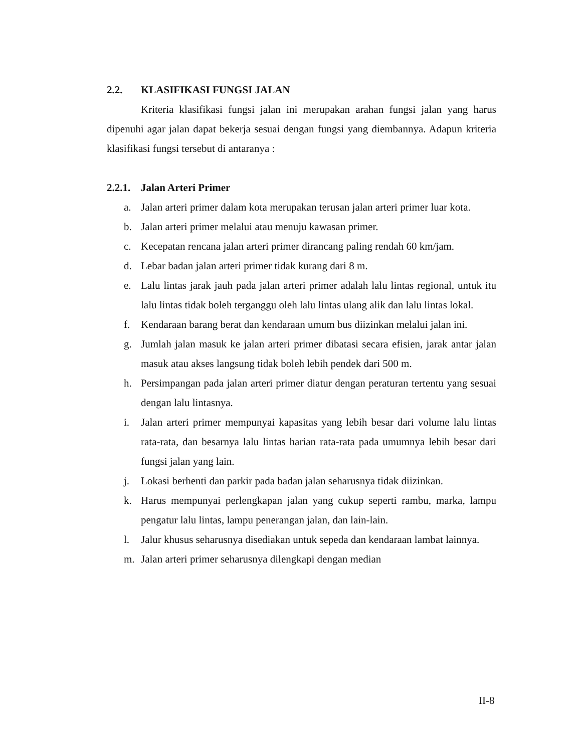2.2. KLASIFIKASI FUNGSI JALAN
Kriteria klasifikasi fungsi jalan ini merupakan arahan fungsi jalan yang harus dipenuhi agar jalan dapat bekerja sesuai dengan fungsi yang diembannya. Adapun kriteria klasifikasi fungsi tersebut di antaranya :
2.2.1. Jalan Arteri Primer
a. Jalan arteri primer dalam kota merupakan terusan jalan arteri primer luar kota.
b. Jalan arteri primer melalui atau menuju kawasan primer.
c. Kecepatan rencana jalan arteri primer dirancang paling rendah 60 km/jam.
d. Lebar badan jalan arteri primer tidak kurang dari 8 m.
e. Lalu lintas jarak jauh pada jalan arteri primer adalah lalu lintas regional, untuk itu lalu lintas tidak boleh terganggu oleh lalu lintas ulang alik dan lalu lintas lokal.
f. Kendaraan barang berat dan kendaraan umum bus diizinkan melalui jalan ini.
g. Jumlah jalan masuk ke jalan arteri primer dibatasi secara efisien, jarak antar jalan masuk atau akses langsung tidak boleh lebih pendek dari 500 m.
h. Persimpangan pada jalan arteri primer diatur dengan peraturan tertentu yang sesuai dengan lalu lintasnya.
i. Jalan arteri primer mempunyai kapasitas yang lebih besar dari volume lalu lintas rata-rata, dan besarnya lalu lintas harian rata-rata pada umumnya lebih besar dari fungsi jalan yang lain.
j. Lokasi berhenti dan parkir pada badan jalan seharusnya tidak diizinkan.
k. Harus mempunyai perlengkapan jalan yang cukup seperti rambu, marka, lampu pengatur lalu lintas, lampu penerangan jalan, dan lain-lain.
l. Jalur khusus seharusnya disediakan untuk sepeda dan kendaraan lambat lainnya.
m. Jalan arteri primer seharusnya dilengkapi dengan median
II-8